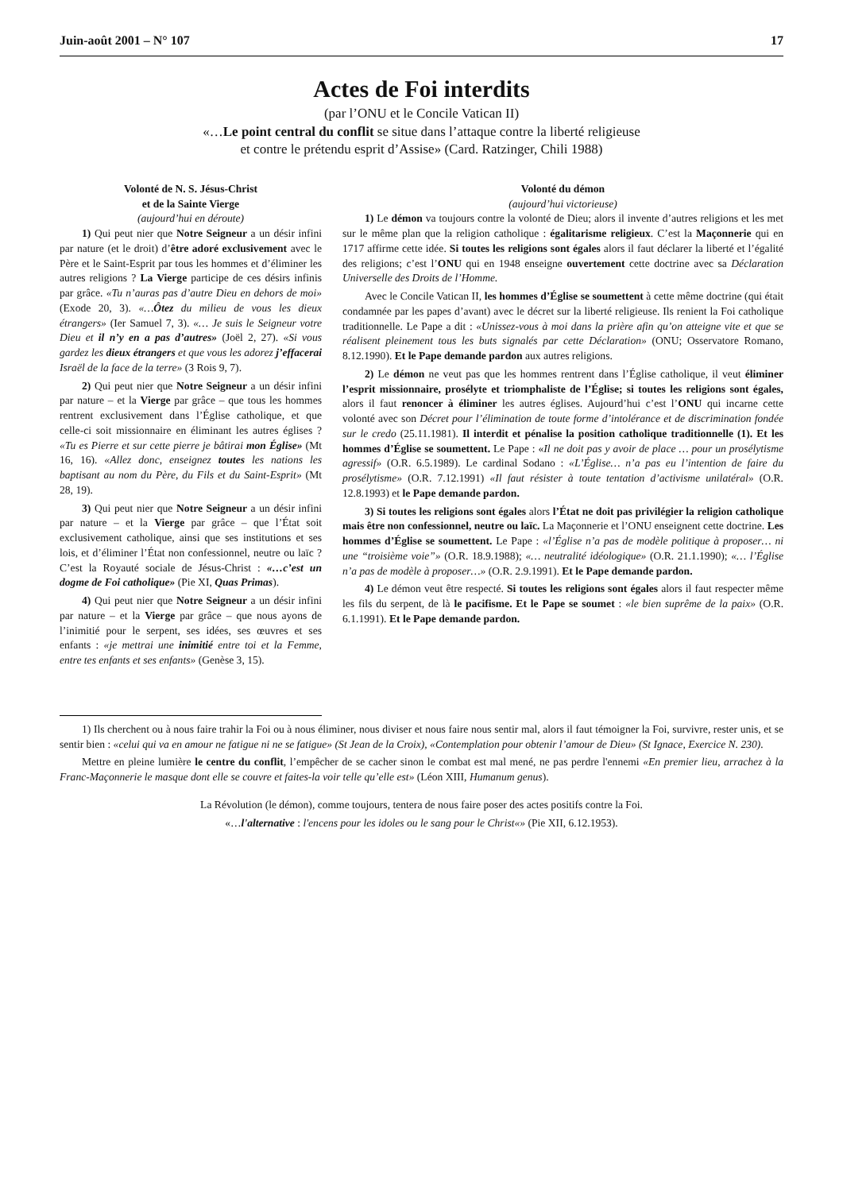Juin-août 2001 – N° 107 17
Actes de Foi interdits
(par l’ONU et le Concile Vatican II)
«…Le point central du conflit se situe dans l’attaque contre la liberté religieuse
et contre le prétendu esprit d’Assise» (Card. Ratzinger, Chili 1988)
Volonté de N. S. Jésus-Christ
et de la Sainte Vierge
(aujourd’hui en déroute)
1) Qui peut nier que Notre Seigneur a un désir infini par nature (et le droit) d’être adoré exclusivement avec le Père et le Saint-Esprit par tous les hommes et d’éliminer les autres religions ? La Vierge participe de ces désirs infinis par grâce. «Tu n’auras pas d’autre Dieu en dehors de moi» (Exode 20, 3). «…Ôtez du milieu de vous les dieux étrangers» (Ier Samuel 7, 3). «… Je suis le Seigneur votre Dieu et il n’y en a pas d’autres» (Joël 2, 27). «Si vous gardez les dieux étrangers et que vous les adorez j’effacerai Israël de la face de la terre» (3 Rois 9, 7).
2) Qui peut nier que Notre Seigneur a un désir infini par nature – et la Vierge par grâce – que tous les hommes rentrent exclusivement dans l’Église catholique, et que celle-ci soit missionnaire en éliminant les autres églises ? «Tu es Pierre et sur cette pierre je bâtirai mon Église» (Mt 16, 16). «Allez donc, enseignez toutes les nations les baptisant au nom du Père, du Fils et du Saint-Esprit» (Mt 28, 19).
3) Qui peut nier que Notre Seigneur a un désir infini par nature – et la Vierge par grâce – que l’État soit exclusivement catholique, ainsi que ses institutions et ses lois, et d’éliminer l’État non confessionnel, neutre ou laïc ? C’est la Royauté sociale de Jésus-Christ : «…c’est un dogme de Foi catholique» (Pie XI, Quas Primas).
4) Qui peut nier que Notre Seigneur a un désir infini par nature – et la Vierge par grâce – que nous ayons de l’inimitié pour le serpent, ses idées, ses œuvres et ses enfants : «je mettrai une inimitié entre toi et la Femme, entre tes enfants et ses enfants» (Genèse 3, 15).
Volonté du démon
(aujourd’hui victorieuse)
1) Le démon va toujours contre la volonté de Dieu; alors il invente d’autres religions et les met sur le même plan que la religion catholique : égalitarisme religieux. C’est la Maçonnerie qui en 1717 affirme cette idée. Si toutes les religions sont égales alors il faut déclarer la liberté et l’égalité des religions; c’est l’ONU qui en 1948 enseigne ouvertement cette doctrine avec sa Déclaration Universelle des Droits de l’Homme.
Avec le Concile Vatican II, les hommes d’Église se soumettent à cette même doctrine (qui était condamnée par les papes d’avant) avec le décret sur la liberté religieuse. Ils renient la Foi catholique traditionnelle. Le Pape a dit : «Unissez-vous à moi dans la prière afin qu’on atteigne vite et que se réalisent pleinement tous les buts signalés par cette Déclaration» (ONU; Osservatore Romano, 8.12.1990). Et le Pape demande pardon aux autres religions.
2) Le démon ne veut pas que les hommes rentrent dans l’Église catholique, il veut éliminer l’esprit missionnaire, prosélyte et triomphaliste de l’Église; si toutes les religions sont égales, alors il faut renoncer à éliminer les autres églises. Aujourd’hui c’est l’ONU qui incarne cette volonté avec son Décret pour l’élimination de toute forme d’intolérance et de discrimination fondée sur le credo (25.11.1981). Il interdit et pénalise la position catholique traditionnelle (1). Et les hommes d’Église se soumettent. Le Pape : «Il ne doit pas y avoir de place … pour un prosélytisme agressif» (O.R. 6.5.1989). Le cardinal Sodano : «L’Église… n’a pas eu l’intention de faire du prosélytisme» (O.R. 7.12.1991) «Il faut résister à toute tentation d’activisme unilatéral» (O.R. 12.8.1993) et le Pape demande pardon.
3) Si toutes les religions sont égales alors l’État ne doit pas privilégier la religion catholique mais être non confessionnel, neutre ou laïc. La Maçonnerie et l’ONU enseignent cette doctrine. Les hommes d’Église se soumettent. Le Pape : «l’Église n’a pas de modèle politique à proposer… ni une “troisième voie”» (O.R. 18.9.1988); «… neutralité idéologique» (O.R. 21.1.1990); «… l’Église n’a pas de modèle à proposer…» (O.R. 2.9.1991). Et le Pape demande pardon.
4) Le démon veut être respecté. Si toutes les religions sont égales alors il faut respecter même les fils du serpent, de là le pacifisme. Et le Pape se soumet : «le bien suprême de la paix» (O.R. 6.1.1991). Et le Pape demande pardon.
1) Ils cherchent ou à nous faire trahir la Foi ou à nous éliminer, nous diviser et nous faire nous sentir mal, alors il faut témoigner la Foi, survivre, rester unis, et se sentir bien : «celui qui va en amour ne fatigue ni ne se fatigue» (St Jean de la Croix), «Contemplation pour obtenir l’amour de Dieu» (St Ignace, Exercice N. 230).
Mettre en pleine lumière le centre du conflit, l’empêcher de se cacher sinon le combat est mal mené, ne pas perdre l'ennemi «En premier lieu, arrachez à la Franc-Maçonnerie le masque dont elle se couvre et faites-la voir telle qu’elle est» (Léon XIII, Humanum genus).
La Révolution (le démon), comme toujours, tentera de nous faire poser des actes positifs contre la Foi.
«…l'alternative : l'encens pour les idoles ou le sang pour le Christ«» (Pie XII, 6.12.1953).